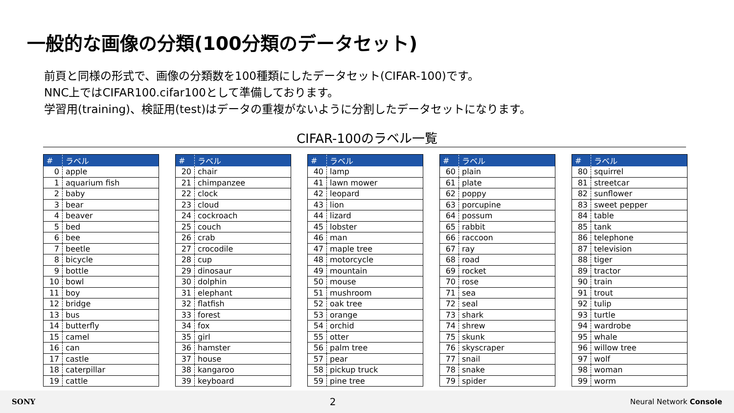一般的な画像の分類(100分類のデータセット)
前頁と同様の形式で、画像の分類数を100種類にしたデータセット(CIFAR-100)です。
NNC上ではCIFAR100.cifar100として準備しております。
学習用(training)、検証用(test)はデータの重複がないように分割したデータセットになります。
CIFAR-100のラベル一覧
| # | ラベル |
| --- | --- |
| 0 | apple |
| 1 | aquarium fish |
| 2 | baby |
| 3 | bear |
| 4 | beaver |
| 5 | bed |
| 6 | bee |
| 7 | beetle |
| 8 | bicycle |
| 9 | bottle |
| 10 | bowl |
| 11 | boy |
| 12 | bridge |
| 13 | bus |
| 14 | butterfly |
| 15 | camel |
| 16 | can |
| 17 | castle |
| 18 | caterpillar |
| 19 | cattle |
| # | ラベル |
| --- | --- |
| 20 | chair |
| 21 | chimpanzee |
| 22 | clock |
| 23 | cloud |
| 24 | cockroach |
| 25 | couch |
| 26 | crab |
| 27 | crocodile |
| 28 | cup |
| 29 | dinosaur |
| 30 | dolphin |
| 31 | elephant |
| 32 | flatfish |
| 33 | forest |
| 34 | fox |
| 35 | girl |
| 36 | hamster |
| 37 | house |
| 38 | kangaroo |
| 39 | keyboard |
| # | ラベル |
| --- | --- |
| 40 | lamp |
| 41 | lawn mower |
| 42 | leopard |
| 43 | lion |
| 44 | lizard |
| 45 | lobster |
| 46 | man |
| 47 | maple tree |
| 48 | motorcycle |
| 49 | mountain |
| 50 | mouse |
| 51 | mushroom |
| 52 | oak tree |
| 53 | orange |
| 54 | orchid |
| 55 | otter |
| 56 | palm tree |
| 57 | pear |
| 58 | pickup truck |
| 59 | pine tree |
| # | ラベル |
| --- | --- |
| 60 | plain |
| 61 | plate |
| 62 | poppy |
| 63 | porcupine |
| 64 | possum |
| 65 | rabbit |
| 66 | raccoon |
| 67 | ray |
| 68 | road |
| 69 | rocket |
| 70 | rose |
| 71 | sea |
| 72 | seal |
| 73 | shark |
| 74 | shrew |
| 75 | skunk |
| 76 | skyscraper |
| 77 | snail |
| 78 | snake |
| 79 | spider |
| # | ラベル |
| --- | --- |
| 80 | squirrel |
| 81 | streetcar |
| 82 | sunflower |
| 83 | sweet pepper |
| 84 | table |
| 85 | tank |
| 86 | telephone |
| 87 | television |
| 88 | tiger |
| 89 | tractor |
| 90 | train |
| 91 | trout |
| 92 | tulip |
| 93 | turtle |
| 94 | wardrobe |
| 95 | whale |
| 96 | willow tree |
| 97 | wolf |
| 98 | woman |
| 99 | worm |
SONY 2 Neural Network Console